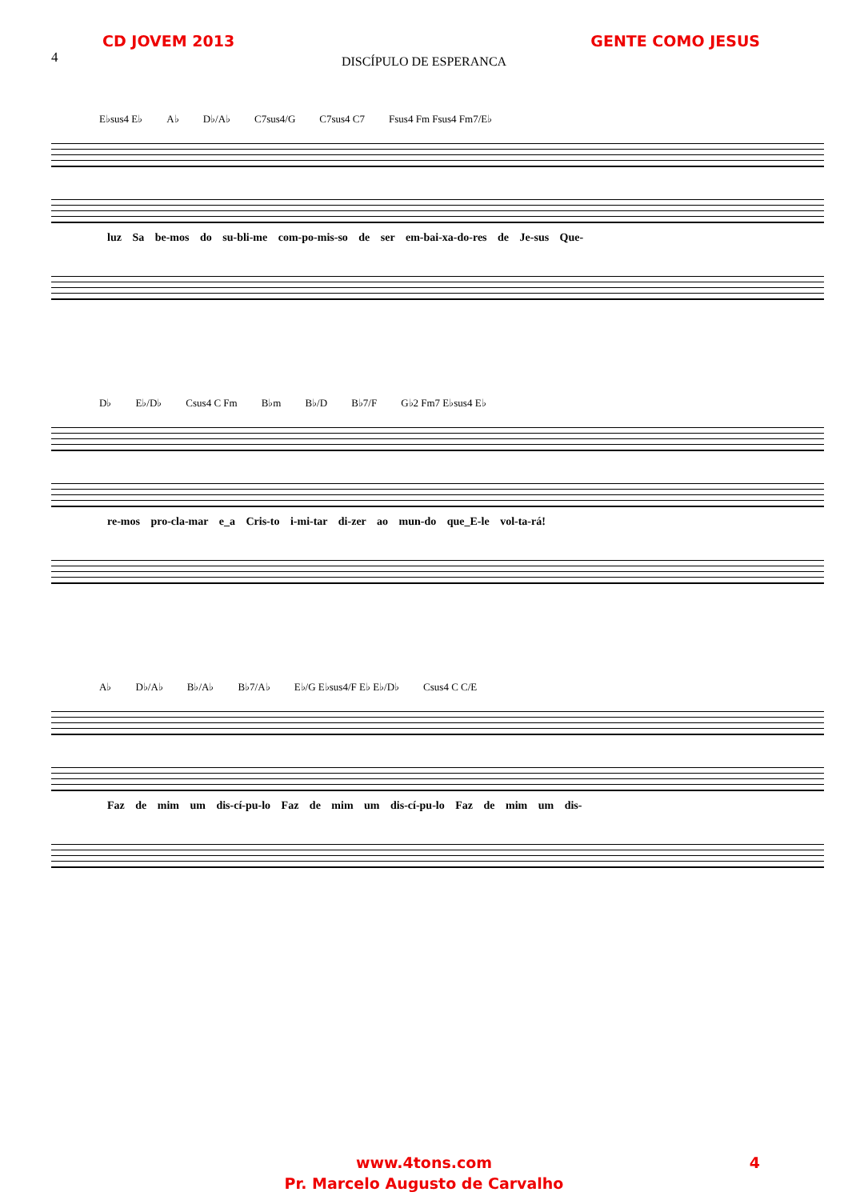CD JOVEM 2013 GENTE COMO JESUS
4
DISCÍPULO DE ESPERANCA
E♭sus4 E♭ A♭ D♭/A♭ C7sus4/G C7sus4 C7 Fsus4 Fm Fsus4 Fm7/E♭
luz Sa be-mos do su-bli-me com-po-mis-so de ser em-bai-xa-do-res de Je-sus Que-
D♭ E♭/D♭ Csus4 C Fm B♭m B♭/D B♭7/F G♭2 Fm7 E♭sus4 E♭
re-mos pro-cla-mar e_a Cris-to i-mi-tar di-zer ao mun-do que_E-le vol-ta-rá!
A♭ D♭/A♭ B♭/A♭ B♭7/A♭ E♭/G E♭sus4/F E♭ E♭/D♭ Csus4 C C/E
Faz de mim um dis-cí-pu-lo Faz de mim um dis-cí-pu-lo Faz de mim um dis-
www.4tons.com 4
Pr. Marcelo Augusto de Carvalho